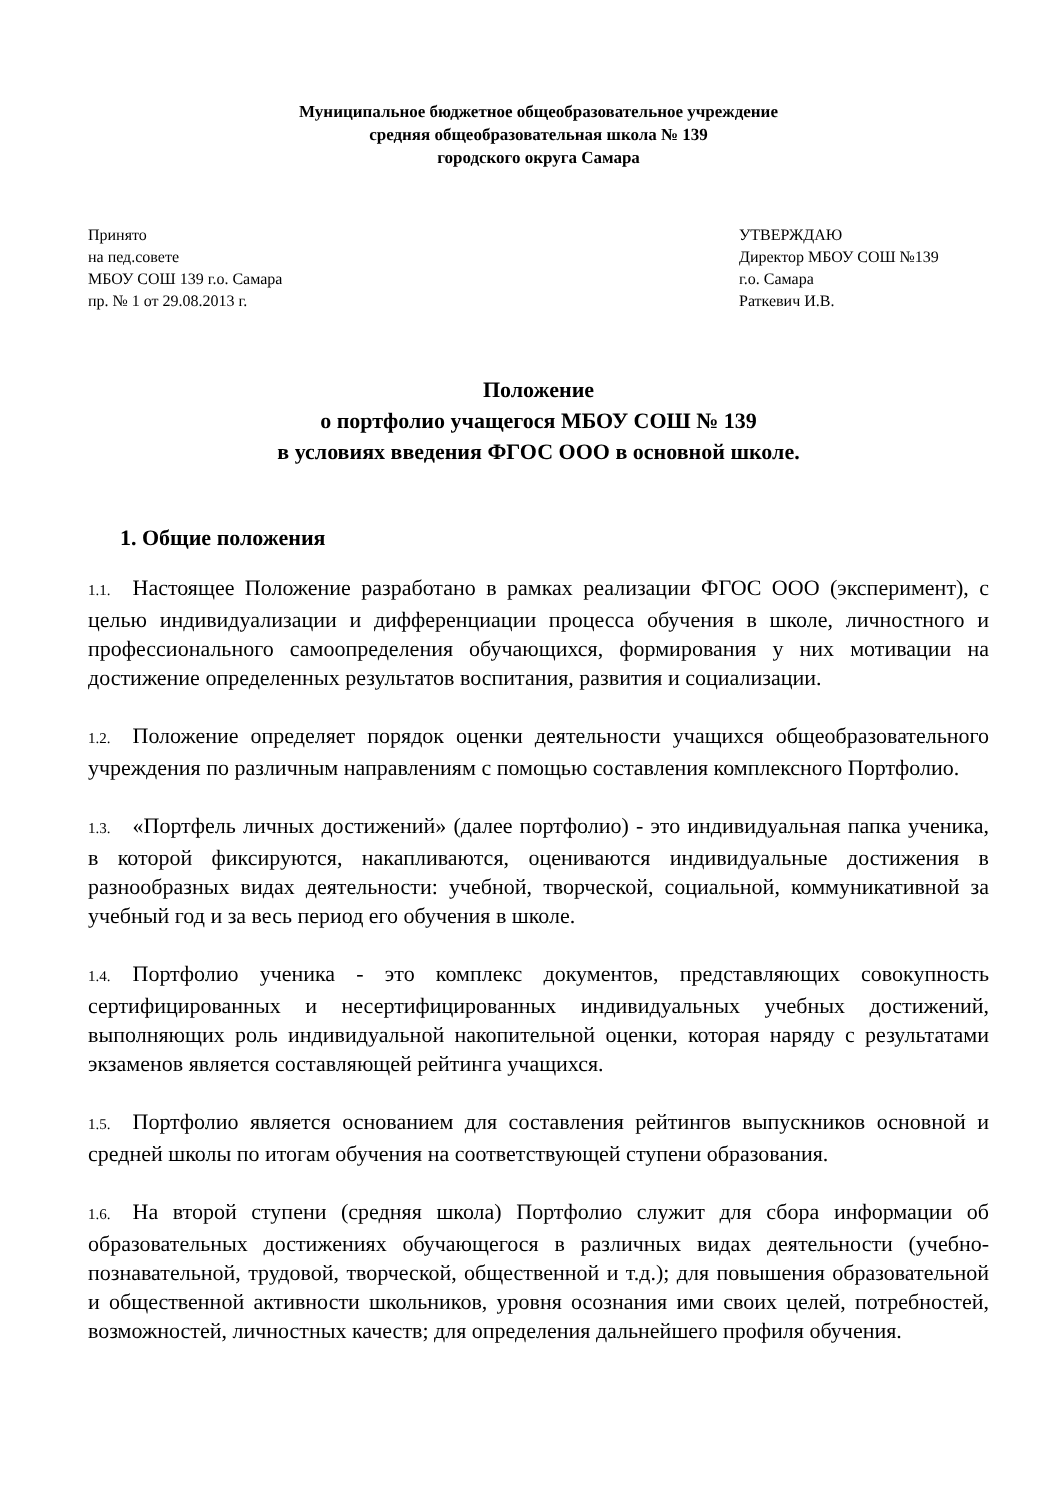Муниципальное бюджетное общеобразовательное учреждение
средняя общеобразовательная школа № 139
городского округа Самара
Принято
на пед.совете
МБОУ СОШ 139 г.о. Самара
пр. № 1 от 29.08.2013 г.
УТВЕРЖДАЮ
Директор МБОУ СОШ №139
г.о. Самара
Раткевич И.В.
Положение
о портфолио учащегося МБОУ СОШ № 139
в условиях введения ФГОС ООО в основной школе.
1. Общие положения
1.1. Настоящее Положение разработано в рамках реализации ФГОС ООО (эксперимент), с целью индивидуализации и дифференциации процесса обучения в школе, личностного и профессионального самоопределения обучающихся, формирования у них мотивации на достижение определенных результатов воспитания, развития и социализации.
1.2. Положение определяет порядок оценки деятельности учащихся общеобразовательного учреждения по различным направлениям с помощью составления комплексного Портфолио.
1.3. «Портфель личных достижений» (далее портфолио) - это индивидуальная папка ученика, в которой фиксируются, накапливаются, оцениваются индивидуальные достижения в разнообразных видах деятельности: учебной, творческой, социальной, коммуникативной за учебный год и за весь период его обучения в школе.
1.4. Портфолио ученика - это комплекс документов, представляющих совокупность сертифицированных и несертифицированных индивидуальных учебных достижений, выполняющих роль индивидуальной накопительной оценки, которая наряду с результатами экзаменов является составляющей рейтинга учащихся.
1.5. Портфолио является основанием для составления рейтингов выпускников основной и средней школы по итогам обучения на соответствующей ступени образования.
1.6. На второй ступени (средняя школа) Портфолио служит для сбора информации об образовательных достижениях обучающегося в различных видах деятельности (учебно-познавательной, трудовой, творческой, общественной и т.д.); для повышения образовательной и общественной активности школьников, уровня осознания ими своих целей, потребностей, возможностей, личностных качеств; для определения дальнейшего профиля обучения.